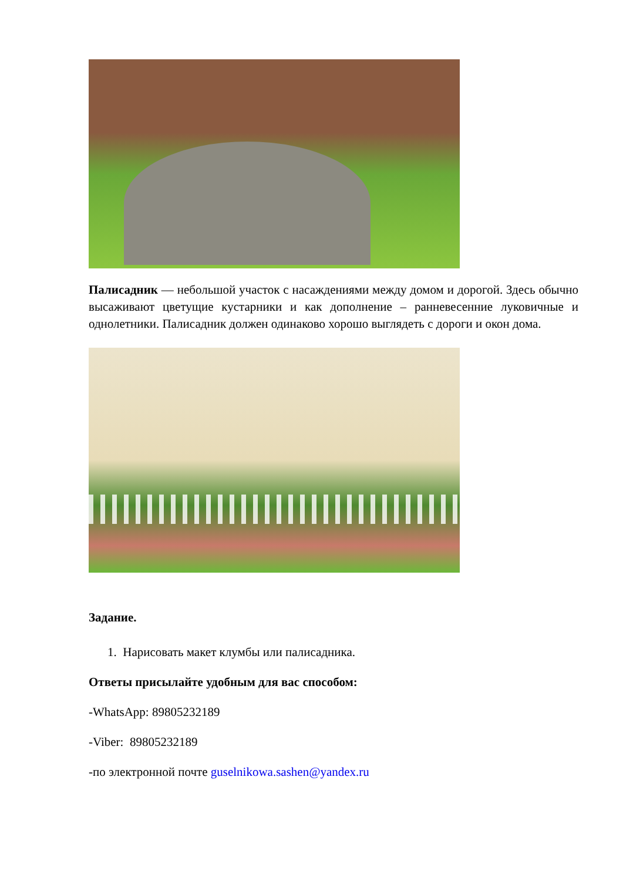Палисадник — небольшой участок с насаждениями между домом и дорогой. Здесь обычно высаживают цветущие кустарники и как дополнение – ранневесенние луковичные и однолетники. Палисадник должен одинаково хорошо выглядеть с дороги и окон дома.
Задание.
1. Нарисовать макет клумбы или палисадника.
Ответы присылайте удобным для вас способом:
-WhatsApp: 89805232189
-Viber: 89805232189
-по электронной почте guselnikowa.sashen@yandex.ru